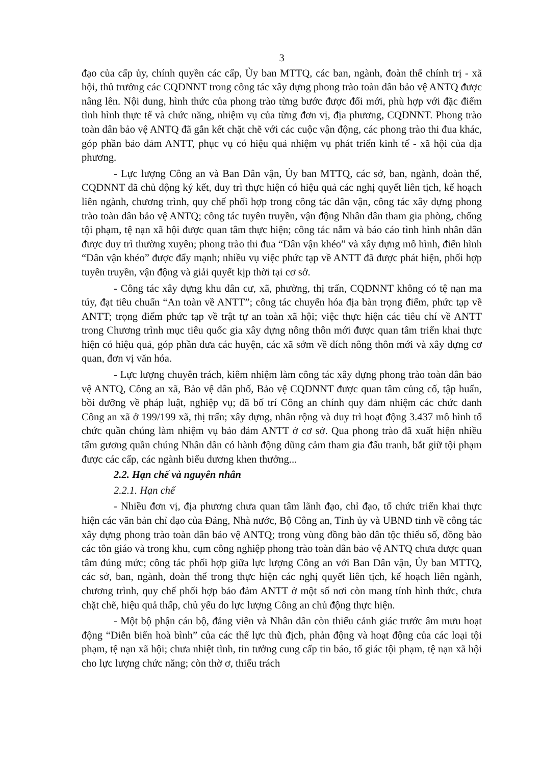3
đạo của cấp ủy, chính quyền các cấp, Ủy ban MTTQ, các ban, ngành, đoàn thể chính trị - xã hội, thủ trưởng các CQDNNT trong công tác xây dựng phong trào toàn dân bảo vệ ANTQ được nâng lên. Nội dung, hình thức của phong trào từng bước được đổi mới, phù hợp với đặc điểm tình hình thực tế và chức năng, nhiệm vụ của từng đơn vị, địa phương, CQDNNT. Phong trào toàn dân bảo vệ ANTQ đã gắn kết chặt chẽ với các cuộc vận động, các phong trào thi đua khác, góp phần bảo đảm ANTT, phục vụ có hiệu quả nhiệm vụ phát triển kinh tế - xã hội của địa phương.
- Lực lượng Công an và Ban Dân vận, Ủy ban MTTQ, các sở, ban, ngành, đoàn thể, CQDNNT đã chủ động ký kết, duy trì thực hiện có hiệu quả các nghị quyết liên tịch, kế hoạch liên ngành, chương trình, quy chế phối hợp trong công tác dân vận, công tác xây dựng phong trào toàn dân bảo vệ ANTQ; công tác tuyên truyền, vận động Nhân dân tham gia phòng, chống tội phạm, tệ nạn xã hội được quan tâm thực hiện; công tác nắm và báo cáo tình hình nhân dân được duy trì thường xuyên; phong trào thi đua “Dân vận khéo” và xây dựng mô hình, điển hình “Dân vận khéo” được đẩy mạnh; nhiều vụ việc phức tạp về ANTT đã được phát hiện, phối hợp tuyên truyền, vận động và giải quyết kịp thời tại cơ sở.
- Công tác xây dựng khu dân cư, xã, phường, thị trấn, CQDNNT không có tệ nạn ma túy, đạt tiêu chuẩn “An toàn về ANTT”; công tác chuyển hóa địa bàn trọng điểm, phức tạp về ANTT; trọng điểm phức tạp về trật tự an toàn xã hội; việc thực hiện các tiêu chí về ANTT trong Chương trình mục tiêu quốc gia xây dựng nông thôn mới được quan tâm triển khai thực hiện có hiệu quả, góp phần đưa các huyện, các xã sớm về đích nông thôn mới và xây dựng cơ quan, đơn vị văn hóa.
- Lực lượng chuyên trách, kiêm nhiệm làm công tác xây dựng phong trào toàn dân bảo vệ ANTQ, Công an xã, Bảo vệ dân phố, Bảo vệ CQDNNT được quan tâm củng cố, tập huấn, bồi dưỡng về pháp luật, nghiệp vụ; đã bố trí Công an chính quy đảm nhiệm các chức danh Công an xã ở 199/199 xã, thị trấn; xây dựng, nhân rộng và duy trì hoạt động 3.437 mô hình tổ chức quần chúng làm nhiệm vụ bảo đảm ANTT ở cơ sở. Qua phong trào đã xuất hiện nhiều tấm gương quần chúng Nhân dân có hành động dũng cảm tham gia đấu tranh, bắt giữ tội phạm được các cấp, các ngành biểu dương khen thưởng...
2.2. Hạn chế và nguyên nhân
2.2.1. Hạn chế
- Nhiều đơn vị, địa phương chưa quan tâm lãnh đạo, chỉ đạo, tổ chức triển khai thực hiện các văn bản chỉ đạo của Đảng, Nhà nước, Bộ Công an, Tỉnh ủy và UBND tỉnh về công tác xây dựng phong trào toàn dân bảo vệ ANTQ; trong vùng đồng bào dân tộc thiểu số, đồng bào các tôn giáo và trong khu, cụm công nghiệp phong trào toàn dân bảo vệ ANTQ chưa được quan tâm đúng mức; công tác phối hợp giữa lực lượng Công an với Ban Dân vận, Ủy ban MTTQ, các sở, ban, ngành, đoàn thể trong thực hiện các nghị quyết liên tịch, kế hoạch liên ngành, chương trình, quy chế phối hợp bảo đảm ANTT ở một số nơi còn mang tính hình thức, chưa chặt chẽ, hiệu quả thấp, chủ yếu do lực lượng Công an chủ động thực hiện.
- Một bộ phận cán bộ, đảng viên và Nhân dân còn thiếu cảnh giác trước âm mưu hoạt động “Diễn biến hoà bình” của các thế lực thù địch, phản động và hoạt động của các loại tội phạm, tệ nạn xã hội; chưa nhiệt tình, tin tưởng cung cấp tin báo, tố giác tội phạm, tệ nạn xã hội cho lực lượng chức năng; còn thờ ơ, thiếu trách